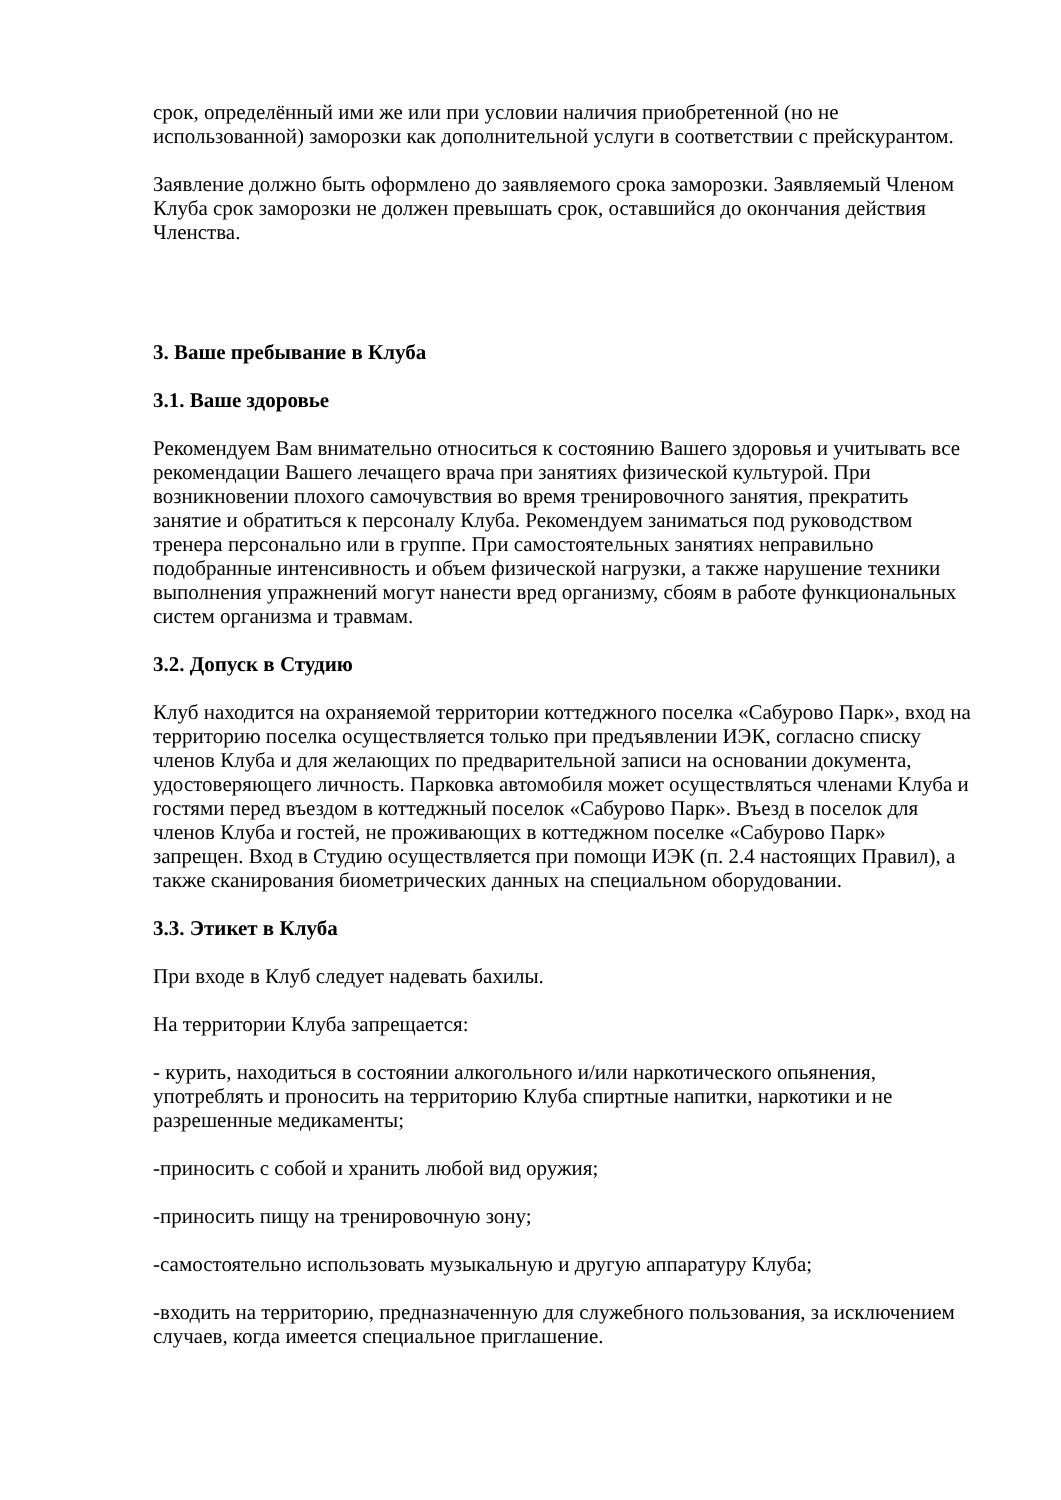срок, определённый ими же или при условии наличия приобретенной (но не использованной) заморозки как дополнительной услуги в соответствии с прейскурантом.
Заявление должно быть оформлено до заявляемого срока заморозки. Заявляемый Членом Клуба срок заморозки не должен превышать срок, оставшийся до окончания действия Членства.
3. Ваше пребывание в Клуба
3.1. Ваше здоровье
Рекомендуем Вам внимательно относиться к состоянию Вашего здоровья и учитывать все рекомендации Вашего лечащего врача при занятиях физической культурой. При возникновении плохого самочувствия во время тренировочного занятия, прекратить занятие и обратиться к персоналу Клуба. Рекомендуем заниматься под руководством тренера персонально или в группе. При самостоятельных занятиях неправильно подобранные интенсивность и объем физической нагрузки, а также нарушение техники выполнения упражнений могут нанести вред организму, сбоям в работе функциональных систем организма и травмам.
3.2. Допуск в Студию
Клуб находится на охраняемой территории коттеджного поселка «Сабурово Парк», вход на территорию поселка осуществляется только при предъявлении ИЭК, согласно списку членов Клуба и для желающих по предварительной записи на основании документа, удостоверяющего личность. Парковка автомобиля может осуществляться членами Клуба и гостями перед въездом в коттеджный поселок «Сабурово Парк». Въезд в поселок для членов Клуба и гостей, не проживающих в коттеджном поселке «Сабурово Парк» запрещен. Вход в Студию осуществляется при помощи ИЭК (п. 2.4 настоящих Правил), а также сканирования биометрических данных на специальном оборудовании.
3.3. Этикет в Клуба
При входе в Клуб следует надевать бахилы.
На территории Клуба запрещается:
- курить, находиться в состоянии алкогольного и/или наркотического опьянения, употреблять и проносить на территорию Клуба спиртные напитки, наркотики и не разрешенные медикаменты;
-приносить с собой и хранить любой вид оружия;
-приносить пищу на тренировочную зону;
-самостоятельно использовать музыкальную и другую аппаратуру Клуба;
-входить на территорию, предназначенную для служебного пользования, за исключением случаев, когда имеется специальное приглашение.